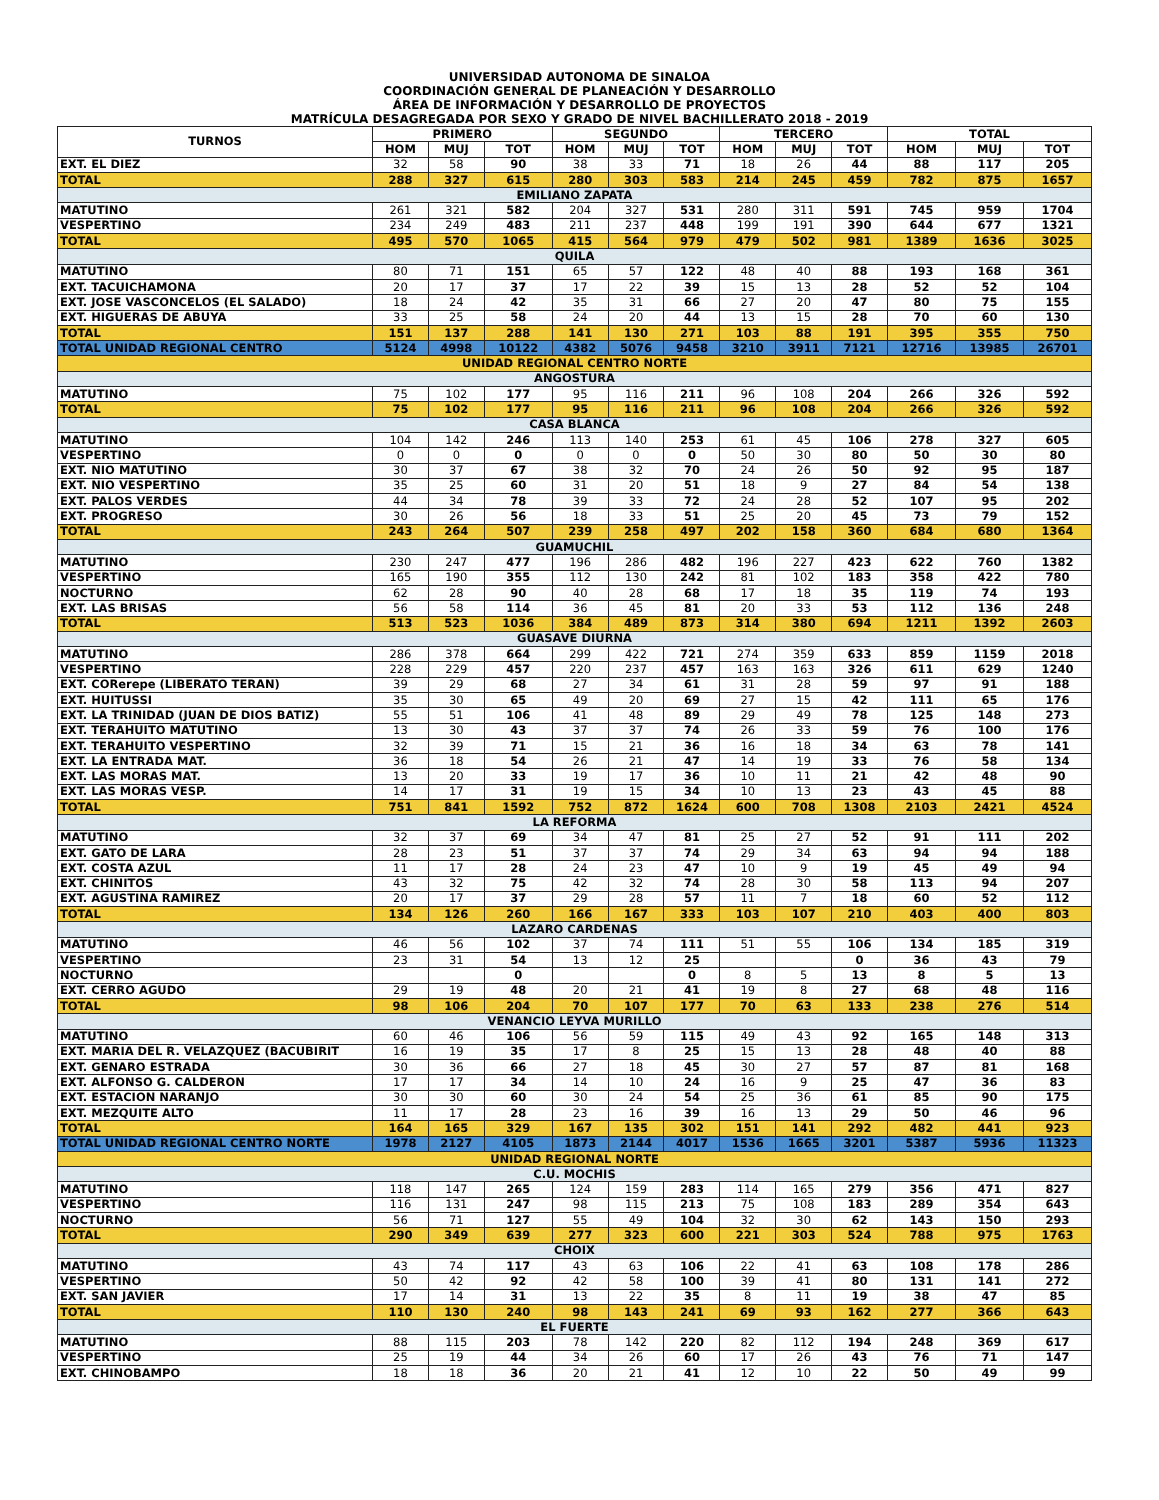UNIVERSIDAD AUTONOMA DE SINALOA
COORDINACIÓN GENERAL DE PLANEACIÓN Y DESARROLLO
ÁREA DE INFORMACIÓN Y DESARROLLO DE PROYECTOS
MATRÍCULA DESAGREGADA POR SEXO Y GRADO DE NIVEL BACHILLERATO 2018 - 2019
| TURNOS | PRIMERO | | | SEGUNDO | | | TERCERO | | | TOTAL | | |
| --- | --- | --- | --- | --- | --- | --- | --- | --- | --- | --- | --- | --- |
| | HOM | MUJ | TOT | HOM | MUJ | TOT | HOM | MUJ | TOT | HOM | MUJ | TOT |
| EXT. EL DIEZ | 32 | 58 | 90 | 38 | 33 | 71 | 18 | 26 | 44 | 88 | 117 | 205 |
| TOTAL | 288 | 327 | 615 | 280 | 303 | 583 | 214 | 245 | 459 | 782 | 875 | 1657 |
| EMILIANO ZAPATA | | | | | | | | | | | | |
| MATUTINO | 261 | 321 | 582 | 204 | 327 | 531 | 280 | 311 | 591 | 745 | 959 | 1704 |
| VESPERTINO | 234 | 249 | 483 | 211 | 237 | 448 | 199 | 191 | 390 | 644 | 677 | 1321 |
| TOTAL | 495 | 570 | 1065 | 415 | 564 | 979 | 479 | 502 | 981 | 1389 | 1636 | 3025 |
| QUILA | | | | | | | | | | | | |
| MATUTINO | 80 | 71 | 151 | 65 | 57 | 122 | 48 | 40 | 88 | 193 | 168 | 361 |
| EXT. TACUICHAMONA | 20 | 17 | 37 | 17 | 22 | 39 | 15 | 13 | 28 | 52 | 52 | 104 |
| EXT. JOSE VASCONCELOS (EL SALADO) | 18 | 24 | 42 | 35 | 31 | 66 | 27 | 20 | 47 | 80 | 75 | 155 |
| EXT. HIGUERAS DE ABUYA | 33 | 25 | 58 | 24 | 20 | 44 | 13 | 15 | 28 | 70 | 60 | 130 |
| TOTAL | 151 | 137 | 288 | 141 | 130 | 271 | 103 | 88 | 191 | 395 | 355 | 750 |
| TOTAL UNIDAD REGIONAL CENTRO | 5124 | 4998 | 10122 | 4382 | 5076 | 9458 | 3210 | 3911 | 7121 | 12716 | 13985 | 26701 |
| UNIDAD REGIONAL CENTRO NORTE | | | | | | | | | | | | |
| ANGOSTURA | | | | | | | | | | | | |
| MATUTINO | 75 | 102 | 177 | 95 | 116 | 211 | 96 | 108 | 204 | 266 | 326 | 592 |
| TOTAL | 75 | 102 | 177 | 95 | 116 | 211 | 96 | 108 | 204 | 266 | 326 | 592 |
| CASA BLANCA | | | | | | | | | | | | |
| MATUTINO | 104 | 142 | 246 | 113 | 140 | 253 | 61 | 45 | 106 | 278 | 327 | 605 |
| VESPERTINO | 0 | 0 | 0 | 0 | 0 | 0 | 50 | 30 | 80 | 50 | 30 | 80 |
| EXT. NIO MATUTINO | 30 | 37 | 67 | 38 | 32 | 70 | 24 | 26 | 50 | 92 | 95 | 187 |
| EXT. NIO VESPERTINO | 35 | 25 | 60 | 31 | 20 | 51 | 18 | 9 | 27 | 84 | 54 | 138 |
| EXT. PALOS VERDES | 44 | 34 | 78 | 39 | 33 | 72 | 24 | 28 | 52 | 107 | 95 | 202 |
| EXT. PROGRESO | 30 | 26 | 56 | 18 | 33 | 51 | 25 | 20 | 45 | 73 | 79 | 152 |
| TOTAL | 243 | 264 | 507 | 239 | 258 | 497 | 202 | 158 | 360 | 684 | 680 | 1364 |
| GUAMUCHIL | | | | | | | | | | | | |
| MATUTINO | 230 | 247 | 477 | 196 | 286 | 482 | 196 | 227 | 423 | 622 | 760 | 1382 |
| VESPERTINO | 165 | 190 | 355 | 112 | 130 | 242 | 81 | 102 | 183 | 358 | 422 | 780 |
| NOCTURNO | 62 | 28 | 90 | 40 | 28 | 68 | 17 | 18 | 35 | 119 | 74 | 193 |
| EXT. LAS BRISAS | 56 | 58 | 114 | 36 | 45 | 81 | 20 | 33 | 53 | 112 | 136 | 248 |
| TOTAL | 513 | 523 | 1036 | 384 | 489 | 873 | 314 | 380 | 694 | 1211 | 1392 | 2603 |
| GUASAVE DIURNA | | | | | | | | | | | | |
| MATUTINO | 286 | 378 | 664 | 299 | 422 | 721 | 274 | 359 | 633 | 859 | 1159 | 2018 |
| VESPERTINO | 228 | 229 | 457 | 220 | 237 | 457 | 163 | 163 | 326 | 611 | 629 | 1240 |
| EXT. CORerepe (LIBERATO TERAN) | 39 | 29 | 68 | 27 | 34 | 61 | 31 | 28 | 59 | 97 | 91 | 188 |
| EXT. HUITUSSI | 35 | 30 | 65 | 49 | 20 | 69 | 27 | 15 | 42 | 111 | 65 | 176 |
| EXT. LA TRINIDAD (JUAN DE DIOS BATIZ) | 55 | 51 | 106 | 41 | 48 | 89 | 29 | 49 | 78 | 125 | 148 | 273 |
| EXT. TERAHUITO MATUTINO | 13 | 30 | 43 | 37 | 37 | 74 | 26 | 33 | 59 | 76 | 100 | 176 |
| EXT. TERAHUITO VESPERTINO | 32 | 39 | 71 | 15 | 21 | 36 | 16 | 18 | 34 | 63 | 78 | 141 |
| EXT. LA ENTRADA MAT. | 36 | 18 | 54 | 26 | 21 | 47 | 14 | 19 | 33 | 76 | 58 | 134 |
| EXT. LAS MORAS MAT. | 13 | 20 | 33 | 19 | 17 | 36 | 10 | 11 | 21 | 42 | 48 | 90 |
| EXT. LAS MORAS VESP. | 14 | 17 | 31 | 19 | 15 | 34 | 10 | 13 | 23 | 43 | 45 | 88 |
| TOTAL | 751 | 841 | 1592 | 752 | 872 | 1624 | 600 | 708 | 1308 | 2103 | 2421 | 4524 |
| LA REFORMA | | | | | | | | | | | | |
| MATUTINO | 32 | 37 | 69 | 34 | 47 | 81 | 25 | 27 | 52 | 91 | 111 | 202 |
| EXT. GATO DE LARA | 28 | 23 | 51 | 37 | 37 | 74 | 29 | 34 | 63 | 94 | 94 | 188 |
| EXT. COSTA AZUL | 11 | 17 | 28 | 24 | 23 | 47 | 10 | 9 | 19 | 45 | 49 | 94 |
| EXT. CHINITOS | 43 | 32 | 75 | 42 | 32 | 74 | 28 | 30 | 58 | 113 | 94 | 207 |
| EXT. AGUSTINA RAMIREZ | 20 | 17 | 37 | 29 | 28 | 57 | 11 | 7 | 18 | 60 | 52 | 112 |
| TOTAL | 134 | 126 | 260 | 166 | 167 | 333 | 103 | 107 | 210 | 403 | 400 | 803 |
| LAZARO CARDENAS | | | | | | | | | | | | |
| MATUTINO | 46 | 56 | 102 | 37 | 74 | 111 | 51 | 55 | 106 | 134 | 185 | 319 |
| VESPERTINO | 23 | 31 | 54 | 13 | 12 | 25 | | | 0 | 36 | 43 | 79 |
| NOCTURNO | | | 0 | | | 0 | 8 | 5 | 13 | 8 | 5 | 13 |
| EXT. CERRO AGUDO | 29 | 19 | 48 | 20 | 21 | 41 | 19 | 8 | 27 | 68 | 48 | 116 |
| TOTAL | 98 | 106 | 204 | 70 | 107 | 177 | 70 | 63 | 133 | 238 | 276 | 514 |
| VENANCIO LEYVA MURILLO | | | | | | | | | | | | |
| MATUTINO | 60 | 46 | 106 | 56 | 59 | 115 | 49 | 43 | 92 | 165 | 148 | 313 |
| EXT. MARIA DEL R. VELAZQUEZ (BACUBIRIT | 16 | 19 | 35 | 17 | 8 | 25 | 15 | 13 | 28 | 48 | 40 | 88 |
| EXT. GENARO ESTRADA | 30 | 36 | 66 | 27 | 18 | 45 | 30 | 27 | 57 | 87 | 81 | 168 |
| EXT. ALFONSO G. CALDERON | 17 | 17 | 34 | 14 | 10 | 24 | 16 | 9 | 25 | 47 | 36 | 83 |
| EXT. ESTACION NARANJO | 30 | 30 | 60 | 30 | 24 | 54 | 25 | 36 | 61 | 85 | 90 | 175 |
| EXT. MEZQUITE ALTO | 11 | 17 | 28 | 23 | 16 | 39 | 16 | 13 | 29 | 50 | 46 | 96 |
| TOTAL | 164 | 165 | 329 | 167 | 135 | 302 | 151 | 141 | 292 | 482 | 441 | 923 |
| TOTAL UNIDAD REGIONAL CENTRO NORTE | 1978 | 2127 | 4105 | 1873 | 2144 | 4017 | 1536 | 1665 | 3201 | 5387 | 5936 | 11323 |
| UNIDAD REGIONAL NORTE | | | | | | | | | | | | |
| C.U. MOCHIS | | | | | | | | | | | | |
| MATUTINO | 118 | 147 | 265 | 124 | 159 | 283 | 114 | 165 | 279 | 356 | 471 | 827 |
| VESPERTINO | 116 | 131 | 247 | 98 | 115 | 213 | 75 | 108 | 183 | 289 | 354 | 643 |
| NOCTURNO | 56 | 71 | 127 | 55 | 49 | 104 | 32 | 30 | 62 | 143 | 150 | 293 |
| TOTAL | 290 | 349 | 639 | 277 | 323 | 600 | 221 | 303 | 524 | 788 | 975 | 1763 |
| CHOIX | | | | | | | | | | | | |
| MATUTINO | 43 | 74 | 117 | 43 | 63 | 106 | 22 | 41 | 63 | 108 | 178 | 286 |
| VESPERTINO | 50 | 42 | 92 | 42 | 58 | 100 | 39 | 41 | 80 | 131 | 141 | 272 |
| EXT. SAN JAVIER | 17 | 14 | 31 | 13 | 22 | 35 | 8 | 11 | 19 | 38 | 47 | 85 |
| TOTAL | 110 | 130 | 240 | 98 | 143 | 241 | 69 | 93 | 162 | 277 | 366 | 643 |
| EL FUERTE | | | | | | | | | | | | |
| MATUTINO | 88 | 115 | 203 | 78 | 142 | 220 | 82 | 112 | 194 | 248 | 369 | 617 |
| VESPERTINO | 25 | 19 | 44 | 34 | 26 | 60 | 17 | 26 | 43 | 76 | 71 | 147 |
| EXT. CHINOBAMPO | 18 | 18 | 36 | 20 | 21 | 41 | 12 | 10 | 22 | 50 | 49 | 99 |